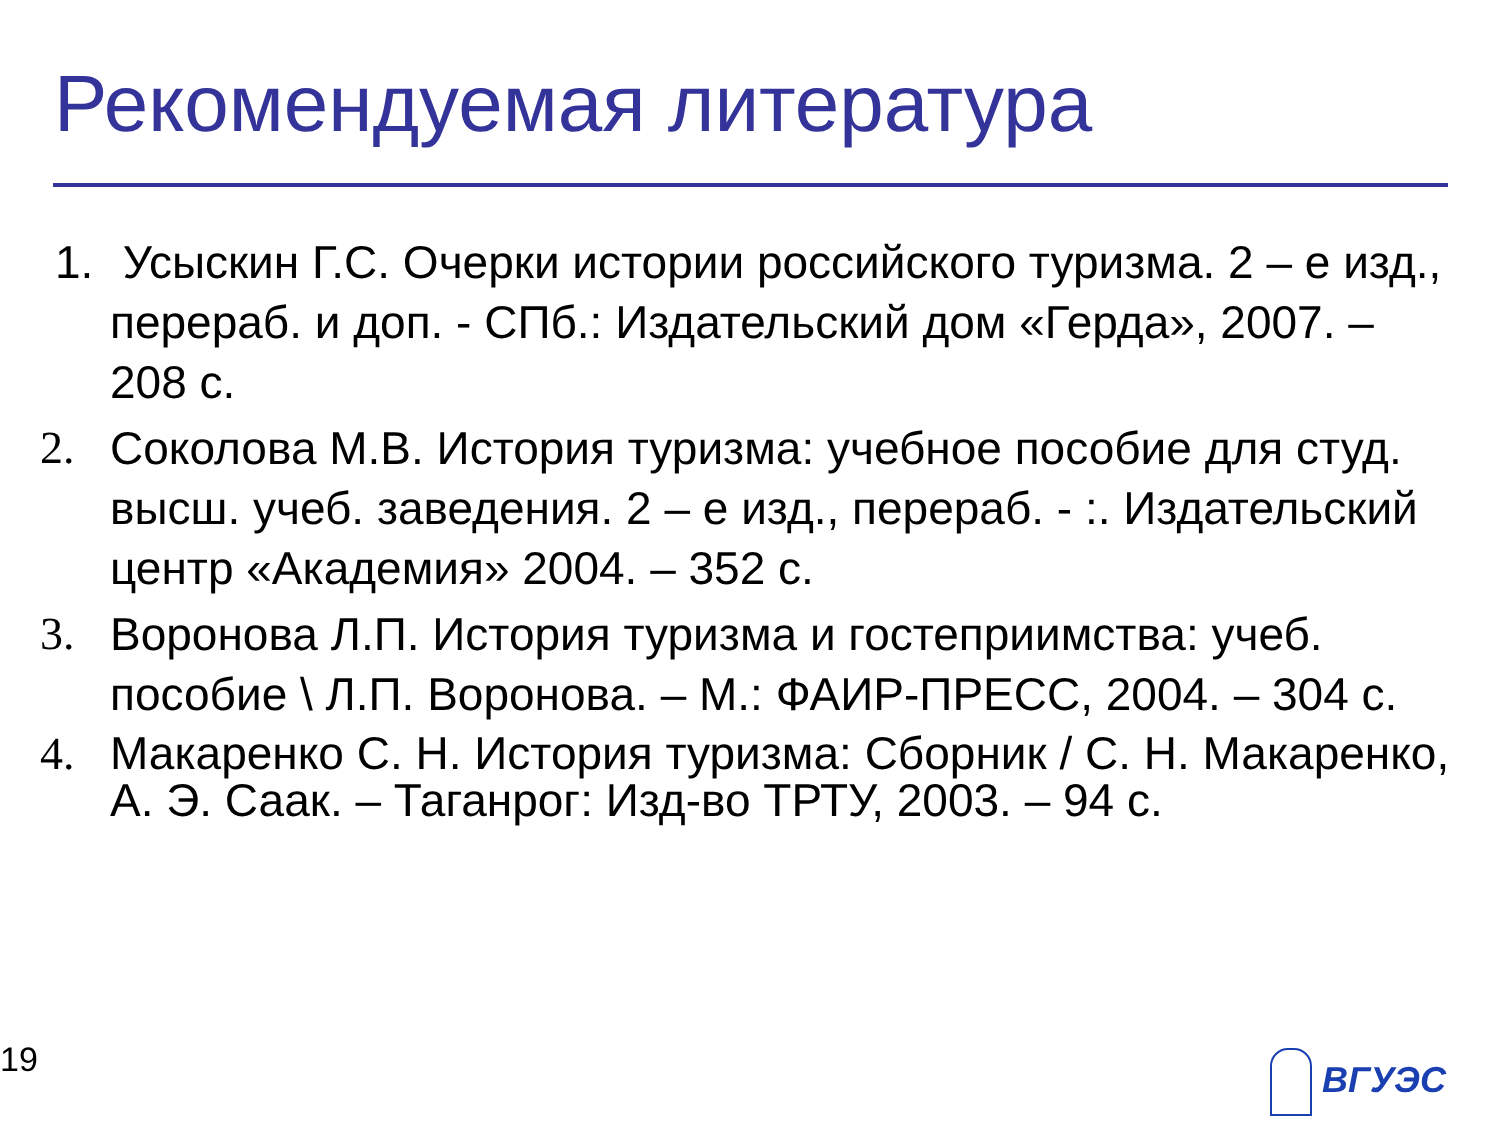Рекомендуемая литература
1.
Усыскин Г.С. Очерки истории российского туризма. 2 – е изд., перераб. и доп. - СПб.: Издательский дом «Герда», 2007. – 208 с.
2. Соколова М.В. История туризма: учебное пособие для студ. высш. учеб. заведения. 2 – е изд., перераб. - :. Издательский центр «Академия» 2004. – 352 с.
3. Воронова Л.П. История туризма и гостеприимства: учеб. пособие \ Л.П. Воронова. – М.: ФАИР-ПРЕСС, 2004. – 304 с.
4. Макаренко С. Н. История туризма: Сборник / С. Н. Макаренко, А. Э. Саак. – Таганрог: Изд-во ТРТУ, 2003. – 94 с.
19 ВГУЭС